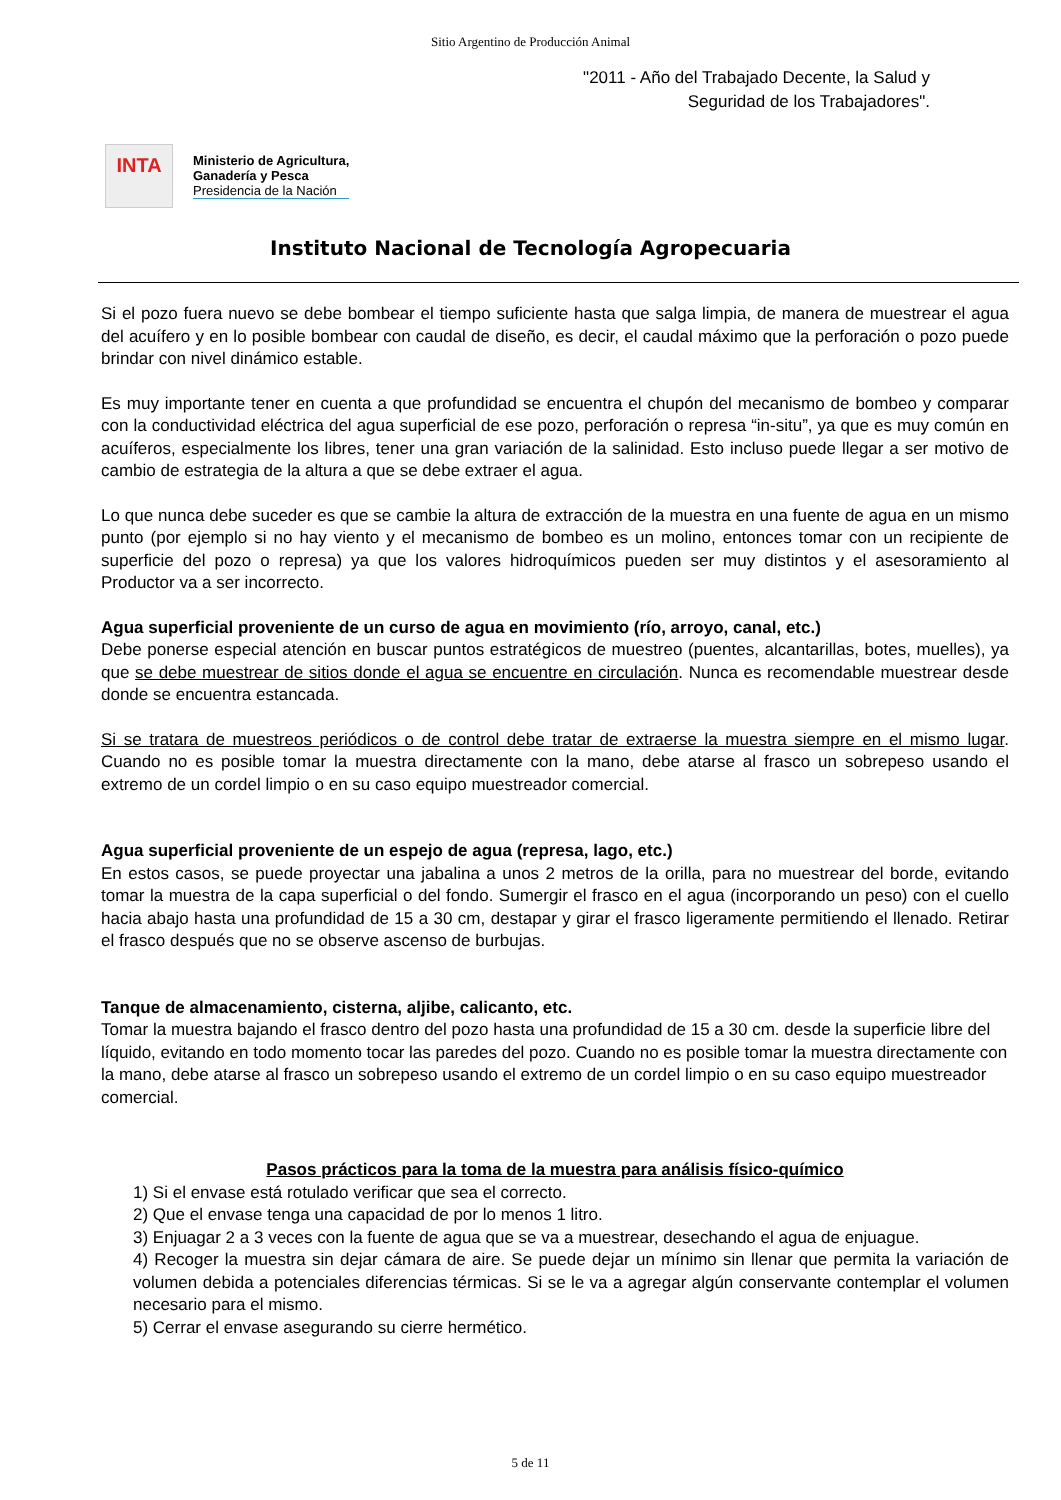Sitio Argentino de Producción Animal
"2011 - Año del Trabajado Decente, la Salud y Seguridad de los Trabajadores".
INTA
Ministerio de Agricultura,
Ganadería y Pesca
Presidencia de la Nación
Instituto Nacional de Tecnología Agropecuaria
Si el pozo fuera nuevo se debe bombear el tiempo suficiente hasta que salga limpia, de manera de muestrear el agua del acuífero y en lo posible bombear con caudal de diseño, es decir, el caudal máximo que la perforación o pozo puede brindar con nivel dinámico estable.
Es muy importante tener en cuenta a que profundidad se encuentra el chupón del mecanismo de bombeo y comparar con la conductividad eléctrica del agua superficial de ese pozo, perforación o represa “in-situ”, ya que es muy común en acuíferos, especialmente los libres, tener una gran variación de la salinidad. Esto incluso puede llegar a ser motivo de cambio de estrategia de la altura a que se debe extraer el agua.
Lo que nunca debe suceder es que se cambie la altura de extracción de la muestra en una fuente de agua en un mismo punto (por ejemplo si no hay viento y el mecanismo de bombeo es un molino, entonces tomar con un recipiente de superficie del pozo o represa) ya que los valores hidroquímicos pueden ser muy distintos y el asesoramiento al Productor va a ser incorrecto.
Agua superficial proveniente de un curso de agua en movimiento (río, arroyo, canal, etc.)
Debe ponerse especial atención en buscar puntos estratégicos de muestreo (puentes, alcantarillas, botes, muelles), ya que se debe muestrear de sitios donde el agua se encuentre en circulación. Nunca es recomendable muestrear desde donde se encuentra estancada.
Si se tratara de muestreos periódicos o de control debe tratar de extraerse la muestra siempre en el mismo lugar. Cuando no es posible tomar la muestra directamente con la mano, debe atarse al frasco un sobrepeso usando el extremo de un cordel limpio o en su caso equipo muestreador comercial.
Agua superficial proveniente de un espejo de agua (represa, lago, etc.)
En estos casos, se puede proyectar una jabalina a unos 2 metros de la orilla, para no muestrear del borde, evitando tomar la muestra de la capa superficial o del fondo. Sumergir el frasco en el agua (incorporando un peso) con el cuello hacia abajo hasta una profundidad de 15 a 30 cm, destapar y girar el frasco ligeramente permitiendo el llenado. Retirar el frasco después que no se observe ascenso de burbujas.
Tanque de almacenamiento, cisterna, aljibe, calicanto, etc.
Tomar la muestra bajando el frasco dentro del pozo hasta una profundidad de 15 a 30 cm. desde la superficie libre del líquido, evitando en todo momento tocar las paredes del pozo. Cuando no es posible tomar la muestra directamente con la mano, debe atarse al frasco un sobrepeso usando el extremo de un cordel limpio o en su caso equipo muestreador comercial.
Pasos prácticos para la toma de la muestra para análisis físico-químico
1) Si el envase está rotulado verificar que sea el correcto.
2) Que el envase tenga una capacidad de por lo menos 1 litro.
3) Enjuagar 2 a 3 veces con la fuente de agua que se va a muestrear, desechando el agua de enjuague.
4) Recoger la muestra sin dejar cámara de aire. Se puede dejar un mínimo sin llenar que permita la variación de volumen debida a potenciales diferencias térmicas. Si se le va a agregar algún conservante contemplar el volumen necesario para el mismo.
5) Cerrar el envase asegurando su cierre hermético.
5 de 11